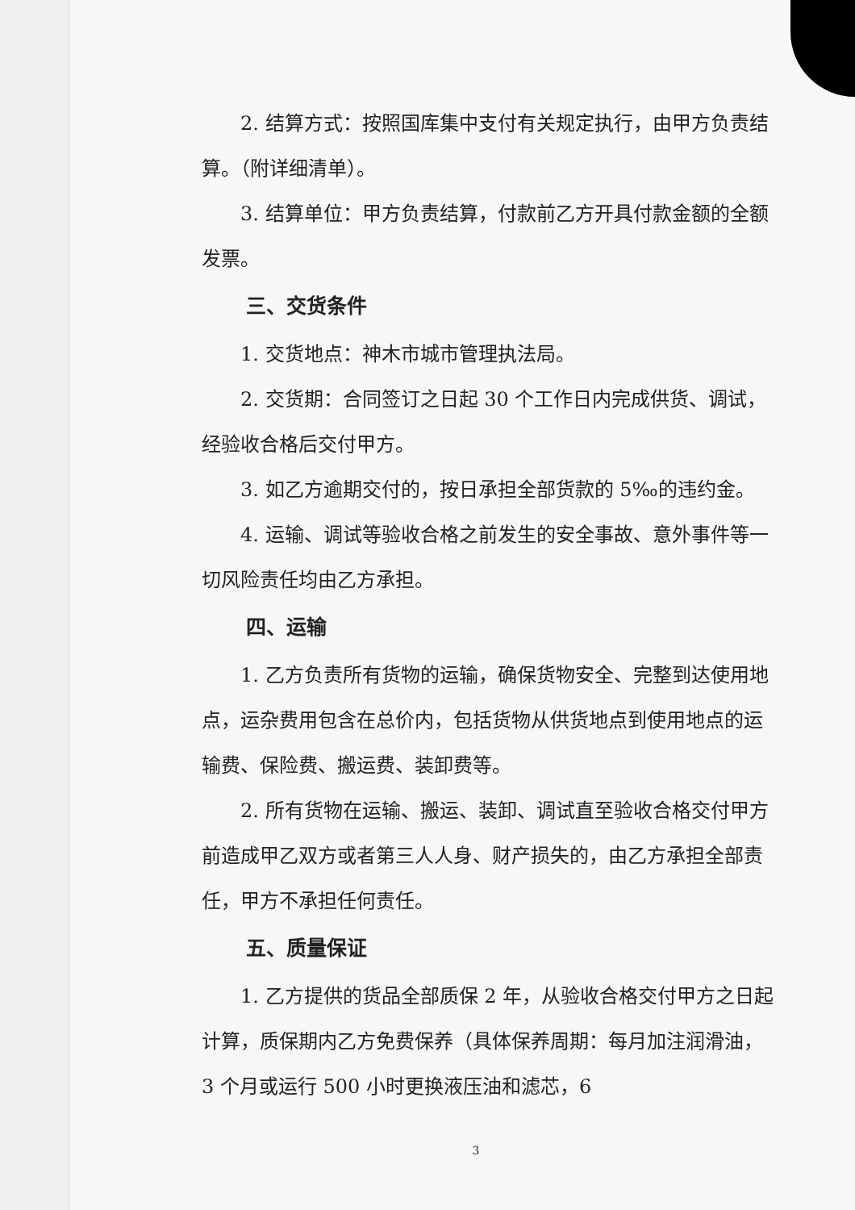2. 结算方式：按照国库集中支付有关规定执行，由甲方负责结算。（附详细清单）。
3. 结算单位：甲方负责结算，付款前乙方开具付款金额的全额发票。
三、交货条件
1. 交货地点：神木市城市管理执法局。
2. 交货期：合同签订之日起 30 个工作日内完成供货、调试，经验收合格后交付甲方。
3. 如乙方逾期交付的，按日承担全部货款的 5‰的违约金。
4. 运输、调试等验收合格之前发生的安全事故、意外事件等一切风险责任均由乙方承担。
四、运输
1. 乙方负责所有货物的运输，确保货物安全、完整到达使用地点，运杂费用包含在总价内，包括货物从供货地点到使用地点的运输费、保险费、搬运费、装卸费等。
2. 所有货物在运输、搬运、装卸、调试直至验收合格交付甲方前造成甲乙双方或者第三人人身、财产损失的，由乙方承担全部责任，甲方不承担任何责任。
五、质量保证
1. 乙方提供的货品全部质保 2 年，从验收合格交付甲方之日起计算，质保期内乙方免费保养（具体保养周期：每月加注润滑油，3 个月或运行 500 小时更换液压油和滤芯，6
3